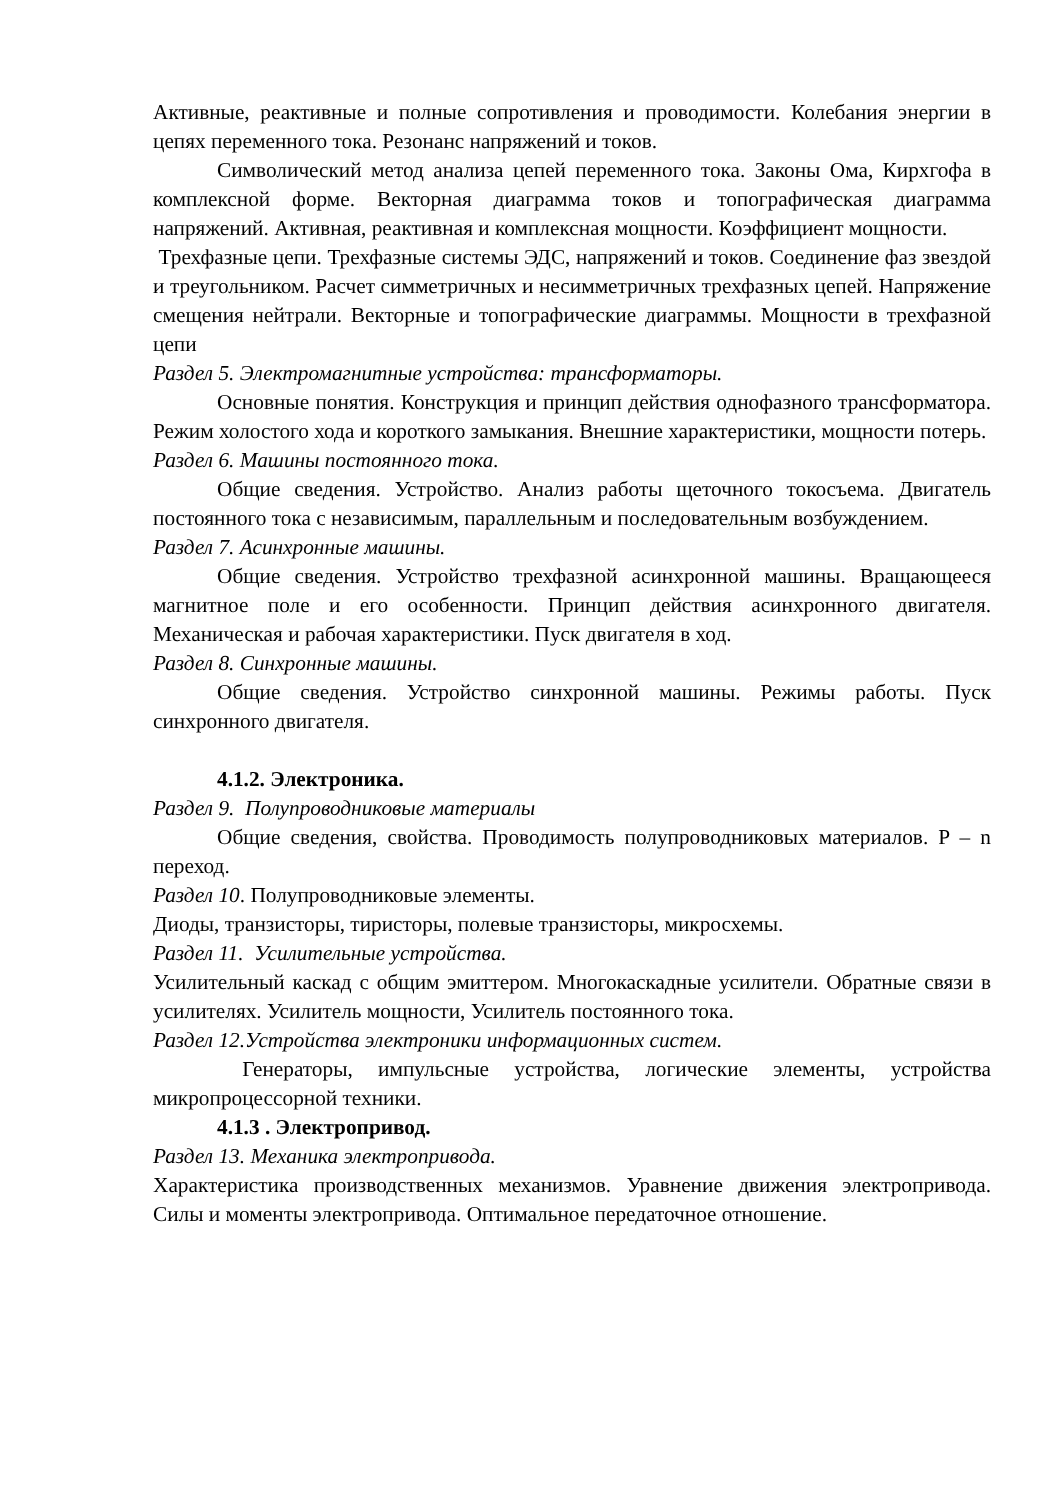Активные, реактивные и полные сопротивления и проводимости. Колебания энергии в цепях переменного тока. Резонанс напряжений и токов.
Символический метод анализа цепей переменного тока. Законы Ома, Кирхгофа в комплексной форме. Векторная диаграмма токов и топографическая диаграмма напряжений. Активная, реактивная и комплексная мощности. Коэффициент мощности.
Трехфазные цепи. Трехфазные системы ЭДС, напряжений и токов. Соединение фаз звездой и треугольником. Расчет симметричных и несимметричных трехфазных цепей. Напряжение смещения нейтрали. Векторные и топографические диаграммы. Мощности в трехфазной цепи
Раздел 5. Электромагнитные устройства: трансформаторы.
Основные понятия. Конструкция и принцип действия однофазного трансформатора. Режим холостого хода и короткого замыкания. Внешние характеристики, мощности потерь.
Раздел 6. Машины постоянного тока.
Общие сведения. Устройство. Анализ работы щеточного токосъема. Двигатель постоянного тока с независимым, параллельным и последовательным возбуждением.
Раздел 7. Асинхронные машины.
Общие сведения. Устройство трехфазной асинхронной машины. Вращающееся магнитное поле и его особенности. Принцип действия асинхронного двигателя. Механическая и рабочая характеристики. Пуск двигателя в ход.
Раздел 8. Синхронные машины.
Общие сведения. Устройство синхронной машины. Режимы работы. Пуск синхронного двигателя.
4.1.2. Электроника.
Раздел 9. Полупроводниковые материалы
Общие сведения, свойства. Проводимость полупроводниковых материалов. P – n переход.
Раздел 10. Полупроводниковые элементы.
Диоды, транзисторы, тиристоры, полевые транзисторы, микросхемы.
Раздел 11. Усилительные устройства.
Усилительный каскад с общим эмиттером. Многокаскадные усилители. Обратные связи в усилителях. Усилитель мощности, Усилитель постоянного тока.
Раздел 12.Устройства электроники информационных систем.
Генераторы, импульсные устройства, логические элементы, устройства микропроцессорной техники.
4.1.3 . Электропривод.
Раздел 13. Механика электропривода.
Характеристика производственных механизмов. Уравнение движения электропривода. Силы и моменты электропривода. Оптимальное передаточное отношение.